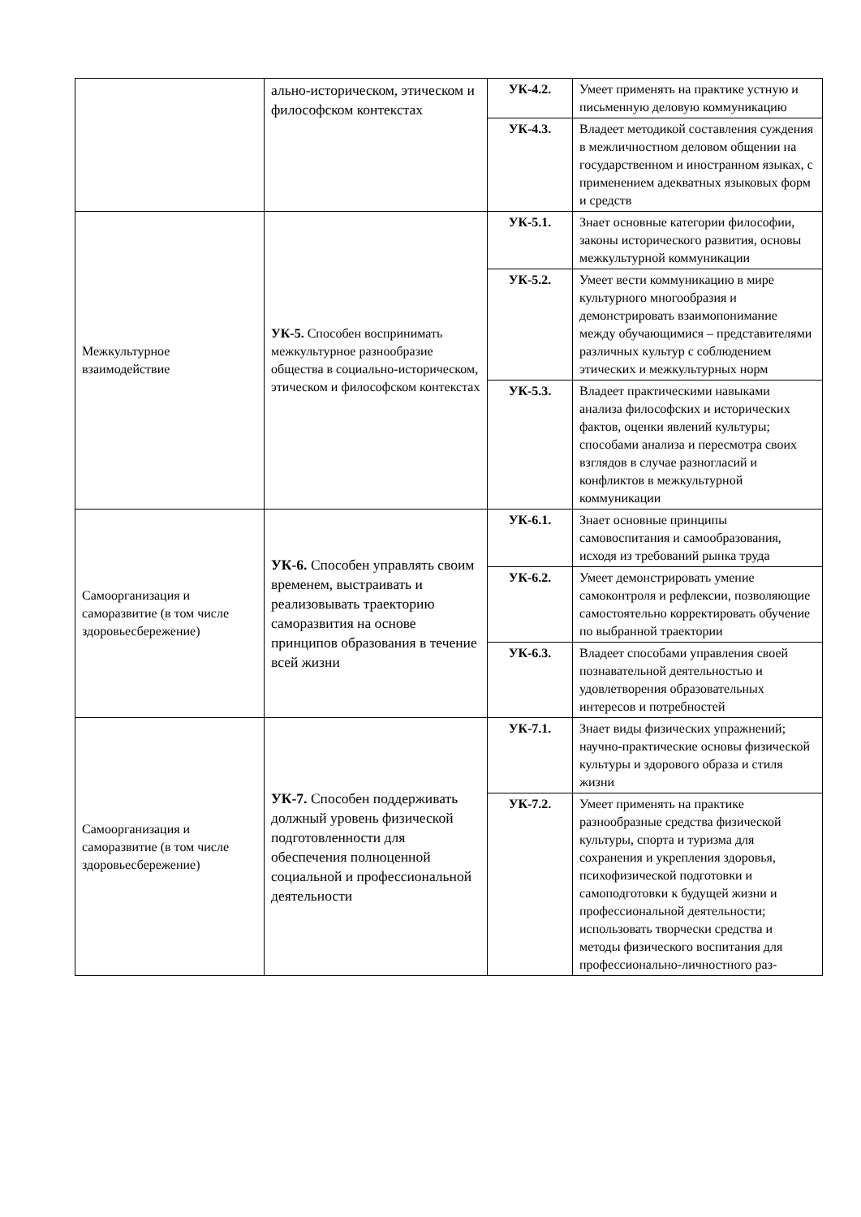| | ально-историческом, этическом и философском контекстах | УК-4.2. | Умеет применять на практике устную и письменную деловую коммуникацию |
| | | УК-4.3. | Владеет методикой составления суждения в межличностном деловом общении на государственном и иностранном языках, с применением адекватных языковых форм и средств |
| Межкультурное взаимодействие | УК-5. Способен воспринимать межкультурное разнообразие общества в социально-историческом, этическом и философском контекстах | УК-5.1. | Знает основные категории философии, законы исторического развития, основы межкультурной коммуникации |
| | | УК-5.2. | Умеет вести коммуникацию в мире культурного многообразия и демонстрировать взаимопонимание между обучающимися – представителями различных культур с соблюдением этических и межкультурных норм |
| | | УК-5.3. | Владеет практическими навыками анализа философских и исторических фактов, оценки явлений культуры; способами анализа и пересмотра своих взглядов в случае разногласий и конфликтов в межкультурной коммуникации |
| Самоорганизация и саморазвитие (в том числе здоровьесбережение) | УК-6. Способен управлять своим временем, выстраивать и реализовывать траекторию саморазвития на основе принципов образования в течение всей жизни | УК-6.1. | Знает основные принципы самовоспитания и самообразования, исходя из требований рынка труда |
| | | УК-6.2. | Умеет демонстрировать умение самоконтроля и рефлексии, позволяющие самостоятельно корректировать обучение по выбранной траектории |
| | | УК-6.3. | Владеет способами управления своей познавательной деятельностью и удовлетворения образовательных интересов и потребностей |
| Самоорганизация и саморазвитие (в том числе здоровьесбережение) | УК-7. Способен поддерживать должный уровень физической подготовленности для обеспечения полноценной социальной и профессиональной деятельности | УК-7.1. | Знает виды физических упражнений; научно-практические основы физической культуры и здорового образа и стиля жизни |
| | | УК-7.2. | Умеет применять на практике разнообразные средства физической культуры, спорта и туризма для сохранения и укрепления здоровья, психофизической подготовки и самоподготовки к будущей жизни и профессиональной деятельности; использовать творчески средства и методы физического воспитания для профессионально-личностного раз- |